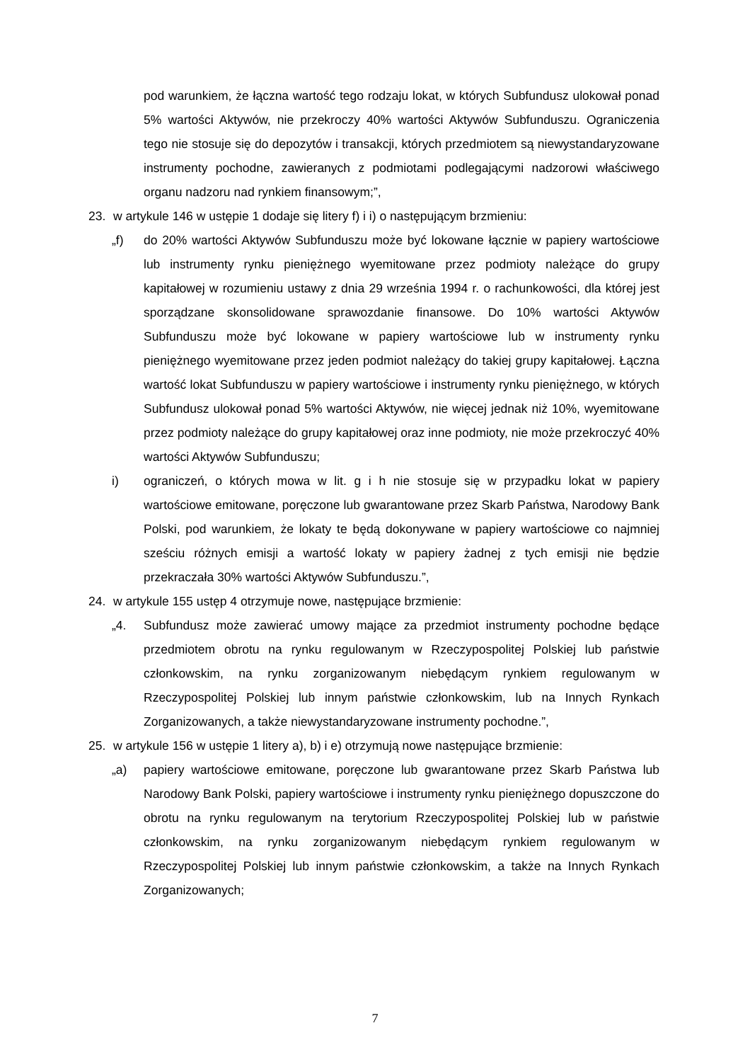pod warunkiem, że łączna wartość tego rodzaju lokat, w których Subfundusz ulokował ponad 5% wartości Aktywów, nie przekroczy 40% wartości Aktywów Subfunduszu. Ograniczenia tego nie stosuje się do depozytów i transakcji, których przedmiotem są niewystandaryzowane instrumenty pochodne, zawieranych z podmiotami podlegającymi nadzorowi właściwego organu nadzoru nad rynkiem finansowym;”,
23. w artykule 146 w ustępie 1 dodaje się litery f) i i) o następującym brzmieniu:
„f) do 20% wartości Aktywów Subfunduszu może być lokowane łącznie w papiery wartościowe lub instrumenty rynku pieniężnego wyemitowane przez podmioty należące do grupy kapitałowej w rozumieniu ustawy z dnia 29 września 1994 r. o rachunkowości, dla której jest sporządzane skonsolidowane sprawozdanie finansowe. Do 10% wartości Aktywów Subfunduszu może być lokowane w papiery wartościowe lub w instrumenty rynku pieniężnego wyemitowane przez jeden podmiot należący do takiej grupy kapitałowej. Łączna wartość lokat Subfunduszu w papiery wartościowe i instrumenty rynku pieniężnego, w których Subfundusz ulokował ponad 5% wartości Aktywów, nie więcej jednak niż 10%, wyemitowane przez podmioty należące do grupy kapitałowej oraz inne podmioty, nie może przekroczyć 40% wartości Aktywów Subfunduszu;
i) ograniczeń, o których mowa w lit. g i h nie stosuje się w przypadku lokat w papiery wartościowe emitowane, poręczone lub gwarantowane przez Skarb Państwa, Narodowy Bank Polski, pod warunkiem, że lokaty te będą dokonywane w papiery wartościowe co najmniej sześciu różnych emisji a wartość lokaty w papiery żadnej z tych emisji nie będzie przekraczała 30% wartości Aktywów Subfunduszu.”,
24. w artykule 155 ustęp 4 otrzymuje nowe, następujące brzmienie:
„4. Subfundusz może zawierać umowy mające za przedmiot instrumenty pochodne będące przedmiotem obrotu na rynku regulowanym w Rzeczypospolitej Polskiej lub państwie członkowskim, na rynku zorganizowanym niebędącym rynkiem regulowanym w Rzeczypospolitej Polskiej lub innym państwie członkowskim, lub na Innych Rynkach Zorganizowanych, a także niewystandaryzowane instrumenty pochodne.”,
25. w artykule 156 w ustępie 1 litery a), b) i e) otrzymują nowe następujące brzmienie:
„a) papiery wartościowe emitowane, poręczone lub gwarantowane przez Skarb Państwa lub Narodowy Bank Polski, papiery wartościowe i instrumenty rynku pieniężnego dopuszczone do obrotu na rynku regulowanym na terytorium Rzeczypospolitej Polskiej lub w państwie członkowskim, na rynku zorganizowanym niebędącym rynkiem regulowanym w Rzeczypospolitej Polskiej lub innym państwie członkowskim, a także na Innych Rynkach Zorganizowanych;
7